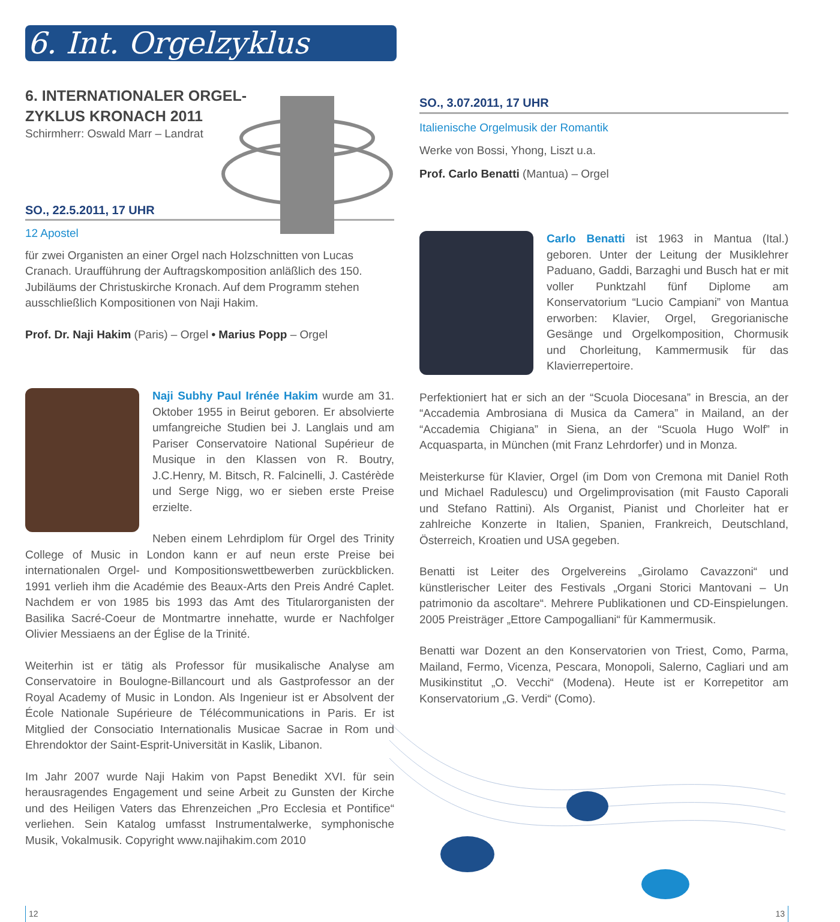6. Int. Orgelzyklus
6. INTERNATIONALER ORGEL-ZYKLUS KRONACH 2011
Schirmherr: Oswald Marr – Landrat
SO., 22.5.2011, 17 UHR
12 Apostel
für zwei Organisten an einer Orgel nach Holzschnitten von Lucas Cranach. Uraufführung der Auftragskomposition anläßlich des 150. Jubiläums der Christuskirche Kronach. Auf dem Programm stehen ausschließlich Kompositionen von Naji Hakim.
Prof. Dr. Naji Hakim (Paris) – Orgel • Marius Popp – Orgel
Naji Subhy Paul Irénée Hakim wurde am 31. Oktober 1955 in Beirut geboren. Er absolvierte umfangreiche Studien bei J. Langlais und am Pariser Conservatoire National Supérieur de Musique in den Klassen von R. Boutry, J.C.Henry, M. Bitsch, R. Falcinelli, J. Castérède und Serge Nigg, wo er sieben erste Preise erzielte.
Neben einem Lehrdiplom für Orgel des Trinity College of Music in London kann er auf neun erste Preise bei internationalen Orgel- und Kompositionswettbewerben zurückblicken. 1991 verlieh ihm die Académie des Beaux-Arts den Preis André Caplet. Nachdem er von 1985 bis 1993 das Amt des Titularorganisten der Basilika Sacré-Coeur de Montmartre innehatte, wurde er Nachfolger Olivier Messiaens an der Église de la Trinité.
Weiterhin ist er tätig als Professor für musikalische Analyse am Conservatoire in Boulogne-Billancourt und als Gastprofessor an der Royal Academy of Music in London. Als Ingenieur ist er Absolvent der École Nationale Supérieure de Télécommunications in Paris. Er ist Mitglied der Consociatio Internationalis Musicae Sacrae in Rom und Ehrendoktor der Saint-Esprit-Universität in Kaslik, Libanon.
Im Jahr 2007 wurde Naji Hakim von Papst Benedikt XVI. für sein herausragendes Engagement und seine Arbeit zu Gunsten der Kirche und des Heiligen Vaters das Ehrenzeichen „Pro Ecclesia et Pontifice“ verliehen. Sein Katalog umfasst Instrumentalwerke, symphonische Musik, Vokalmusik. Copyright www.najihakim.com 2010
12
SO., 3.07.2011, 17 UHR
Italienische Orgelmusik der Romantik
Werke von Bossi, Yhong, Liszt u.a.
Prof. Carlo Benatti (Mantua) – Orgel
Carlo Benatti ist 1963 in Mantua (Ital.) geboren. Unter der Leitung der Musiklehrer Paduano, Gaddi, Barzaghi und Busch hat er mit voller Punktzahl fünf Diplome am Konservatorium “Lucio Campiani” von Mantua erworben: Klavier, Orgel, Gregorianische Gesänge und Orgelkomposition, Chormusik und Chorleitung, Kammermusik für das Klavierrepertoire.
Perfektioniert hat er sich an der “Scuola Diocesana” in Brescia, an der “Accademia Ambrosiana di Musica da Camera” in Mailand, an der “Accademia Chigiana” in Siena, an der “Scuola Hugo Wolf” in Acquasparta, in München (mit Franz Lehrdorfer) und in Monza.
Meisterkurse für Klavier, Orgel (im Dom von Cremona mit Daniel Roth und Michael Radulescu) und Orgelimprovisation (mit Fausto Caporali und Stefano Rattini). Als Organist, Pianist und Chorleiter hat er zahlreiche Konzerte in Italien, Spanien, Frankreich, Deutschland, Österreich, Kroatien und USA gegeben.
Benatti ist Leiter des Orgelvereins „Girolamo Cavazzoni“ und künstlerischer Leiter des Festivals „Organi Storici Mantovani – Un patrimonio da ascoltare“. Mehrere Publikationen und CD-Einspielungen. 2005 Preisträger „Ettore Campogalliani“ für Kammermusik.
Benatti war Dozent an den Konservatorien von Triest, Como, Parma, Mailand, Fermo, Vicenza, Pescara, Monopoli, Salerno, Cagliari und am Musikinstitut „O. Vecchi“ (Modena). Heute ist er Korrepetitor am Konservatorium „G. Verdi“ (Como).
13